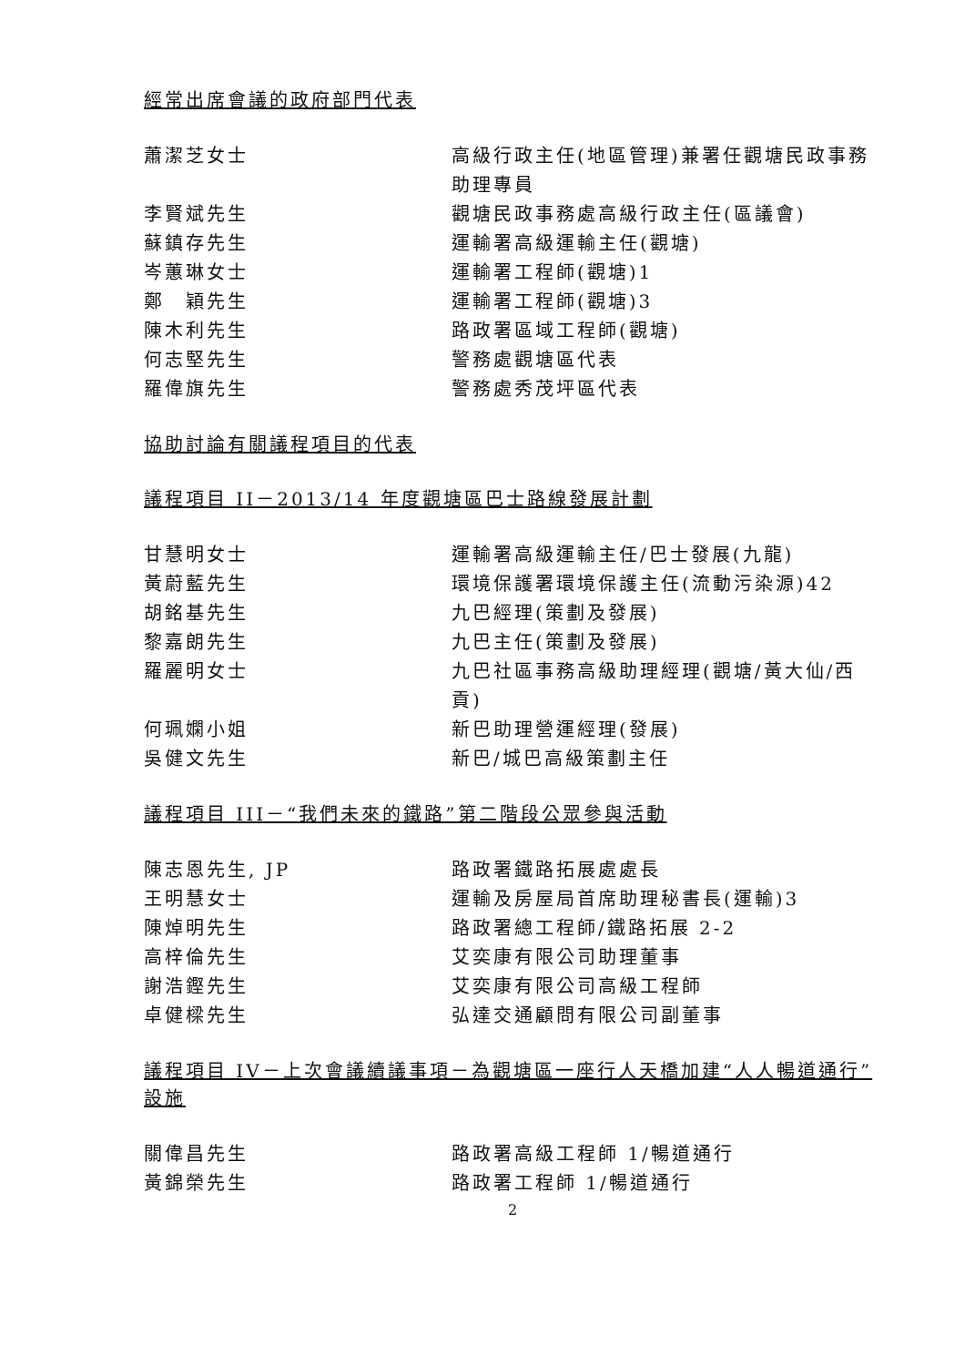經常出席會議的政府部門代表
| 蕭潔芝女士 | 高級行政主任(地區管理)兼署任觀塘民政事務助理專員 |
| 李賢斌先生 | 觀塘民政事務處高級行政主任(區議會) |
| 蘇鎮存先生 | 運輸署高級運輸主任(觀塘) |
| 岑蕙琳女士 | 運輸署工程師(觀塘)1 |
| 鄭 穎先生 | 運輸署工程師(觀塘)3 |
| 陳木利先生 | 路政署區域工程師(觀塘) |
| 何志堅先生 | 警務處觀塘區代表 |
| 羅偉旗先生 | 警務處秀茂坪區代表 |
協助討論有關議程項目的代表
議程項目 II－2013/14 年度觀塘區巴士路線發展計劃
| 甘慧明女士 | 運輸署高級運輸主任/巴士發展(九龍) |
| 黃蔚藍先生 | 環境保護署環境保護主任(流動污染源)42 |
| 胡銘基先生 | 九巴經理(策劃及發展) |
| 黎嘉朗先生 | 九巴主任(策劃及發展) |
| 羅麗明女士 | 九巴社區事務高級助理經理(觀塘/黃大仙/西貢) |
| 何珮嫻小姐 | 新巴助理營運經理(發展) |
| 吳健文先生 | 新巴/城巴高級策劃主任 |
議程項目 III－“我們未來的鐵路”第二階段公眾參與活動
| 陳志恩先生, JP | 路政署鐵路拓展處處長 |
| 王明慧女士 | 運輸及房屋局首席助理秘書長(運輸)3 |
| 陳焯明先生 | 路政署總工程師/鐵路拓展 2-2 |
| 高梓倫先生 | 艾奕康有限公司助理董事 |
| 謝浩鏗先生 | 艾奕康有限公司高級工程師 |
| 卓健樑先生 | 弘達交通顧問有限公司副董事 |
議程項目 IV－上次會議續議事項－為觀塘區一座行人天橋加建“人人暢道通行”設施
| 關偉昌先生 | 路政署高級工程師 1/暢道通行 |
| 黃錦榮先生 | 路政署工程師 1/暢道通行 |
2